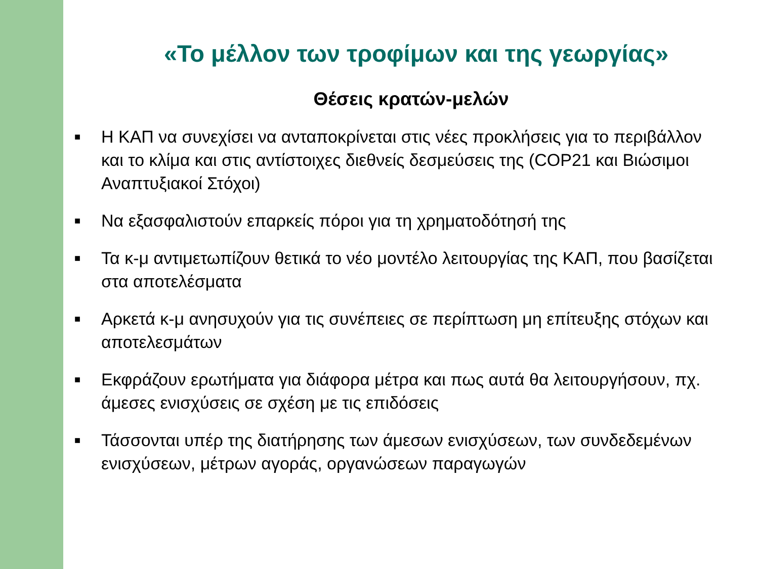«Το μέλλον των τροφίμων και της γεωργίας»
Θέσεις κρατών-μελών
■ Η ΚΑΠ να συνεχίσει να ανταποκρίνεται στις νέες προκλήσεις για το περιβάλλον και το κλίμα και στις αντίστοιχες διεθνείς δεσμεύσεις της (COP21 και Βιώσιμοι Αναπτυξιακοί Στόχοι)
■ Να εξασφαλιστούν επαρκείς πόροι για τη χρηματοδότησή της
■ Τα κ-μ αντιμετωπίζουν θετικά το νέο μοντέλο λειτουργίας της ΚΑΠ, που βασίζεται στα αποτελέσματα
■ Αρκετά κ-μ ανησυχούν για τις συνέπειες σε περίπτωση μη επίτευξης στόχων και αποτελεσμάτων
■ Εκφράζουν ερωτήματα για διάφορα μέτρα και πως αυτά θα λειτουργήσουν, πχ. άμεσες ενισχύσεις σε σχέση με τις επιδόσεις
■ Τάσσονται υπέρ της διατήρησης των άμεσων ενισχύσεων, των συνδεδεμένων ενισχύσεων, μέτρων αγοράς, οργανώσεων παραγωγών